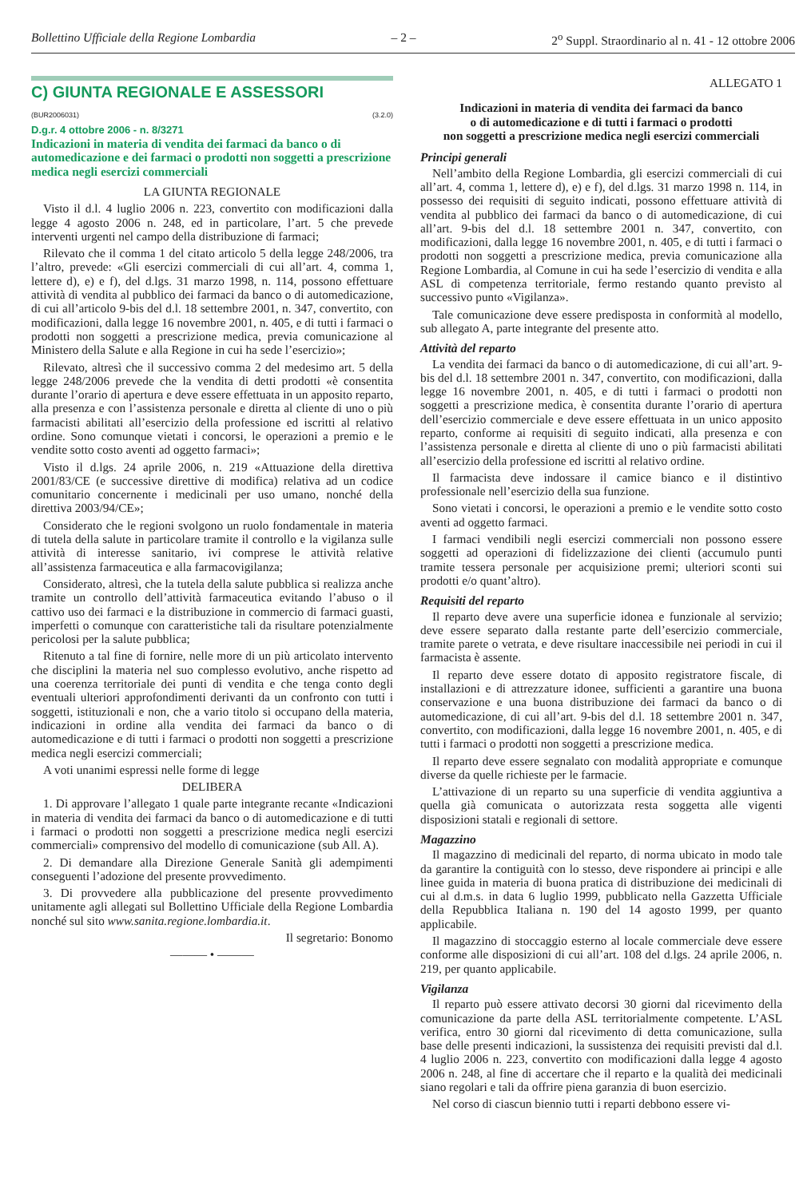Bollettino Ufficiale della Regione Lombardia – 2 – 2<sup>o</sup> Suppl. Straordinario al n. 41 - 12 ottobre 2006
C) GIUNTA REGIONALE E ASSESSORI
(BUR2006031) (3.2.0)
D.g.r. 4 ottobre 2006 - n. 8/3271
Indicazioni in materia di vendita dei farmaci da banco o di automedicazione e dei farmaci o prodotti non soggetti a prescrizione medica negli esercizi commerciali
LA GIUNTA REGIONALE
Visto il d.l. 4 luglio 2006 n. 223, convertito con modificazioni dalla legge 4 agosto 2006 n. 248, ed in particolare, l’art. 5 che prevede interventi urgenti nel campo della distribuzione di farmaci;
Rilevato che il comma 1 del citato articolo 5 della legge 248/2006, tra l’altro, prevede: «Gli esercizi commerciali di cui all’art. 4, comma 1, lettere d), e) e f), del d.lgs. 31 marzo 1998, n. 114, possono effettuare attività di vendita al pubblico dei farmaci da banco o di automedicazione, di cui all’articolo 9-bis del d.l. 18 settembre 2001, n. 347, convertito, con modificazioni, dalla legge 16 novembre 2001, n. 405, e di tutti i farmaci o prodotti non soggetti a prescrizione medica, previa comunicazione al Ministero della Salute e alla Regione in cui ha sede l’esercizio»;
Rilevato, altresì che il successivo comma 2 del medesimo art. 5 della legge 248/2006 prevede che la vendita di detti prodotti «è consentita durante l’orario di apertura e deve essere effettuata in un apposito reparto, alla presenza e con l’assistenza personale e diretta al cliente di uno o più farmacisti abilitati all’esercizio della professione ed iscritti al relativo ordine. Sono comunque vietati i concorsi, le operazioni a premio e le vendite sotto costo aventi ad oggetto farmaci»;
Visto il d.lgs. 24 aprile 2006, n. 219 «Attuazione della direttiva 2001/83/CE (e successive direttive di modifica) relativa ad un codice comunitario concernente i medicinali per uso umano, nonché della direttiva 2003/94/CE»;
Considerato che le regioni svolgono un ruolo fondamentale in materia di tutela della salute in particolare tramite il controllo e la vigilanza sulle attività di interesse sanitario, ivi comprese le attività relative all’assistenza farmaceutica e alla farmacovigilanza;
Considerato, altresì, che la tutela della salute pubblica si realizza anche tramite un controllo dell’attività farmaceutica evitando l’abuso o il cattivo uso dei farmaci e la distribuzione in commercio di farmaci guasti, imperfetti o comunque con caratteristiche tali da risultare potenzialmente pericolosi per la salute pubblica;
Ritenuto a tal fine di fornire, nelle more di un più articolato intervento che disciplini la materia nel suo complesso evolutivo, anche rispetto ad una coerenza territoriale dei punti di vendita e che tenga conto degli eventuali ulteriori approfondimenti derivanti da un confronto con tutti i soggetti, istituzionali e non, che a vario titolo si occupano della materia, indicazioni in ordine alla vendita dei farmaci da banco o di automedicazione e di tutti i farmaci o prodotti non soggetti a prescrizione medica negli esercizi commerciali;
A voti unanimi espressi nelle forme di legge
DELIBERA
1. Di approvare l’allegato 1 quale parte integrante recante «Indicazioni in materia di vendita dei farmaci da banco o di automedicazione e di tutti i farmaci o prodotti non soggetti a prescrizione medica negli esercizi commerciali» comprensivo del modello di comunicazione (sub All. A).
2. Di demandare alla Direzione Generale Sanità gli adempimenti conseguenti l’adozione del presente provvedimento.
3. Di provvedere alla pubblicazione del presente provvedimento unitamente agli allegati sul Bollettino Ufficiale della Regione Lombardia nonché sul sito www.sanita.regione.lombardia.it.
Il segretario: Bonomo
——— • ———
ALLEGATO 1
Indicazioni in materia di vendita dei farmaci da banco
o di automedicazione e di tutti i farmaci o prodotti
non soggetti a prescrizione medica negli esercizi commerciali
Principi generali
Nell’ambito della Regione Lombardia, gli esercizi commerciali di cui all’art. 4, comma 1, lettere d), e) e f), del d.lgs. 31 marzo 1998 n. 114, in possesso dei requisiti di seguito indicati, possono effettuare attività di vendita al pubblico dei farmaci da banco o di automedicazione, di cui all’art. 9-bis del d.l. 18 settembre 2001 n. 347, convertito, con modificazioni, dalla legge 16 novembre 2001, n. 405, e di tutti i farmaci o prodotti non soggetti a prescrizione medica, previa comunicazione alla Regione Lombardia, al Comune in cui ha sede l’esercizio di vendita e alla ASL di competenza territoriale, fermo restando quanto previsto al successivo punto «Vigilanza».
Tale comunicazione deve essere predisposta in conformità al modello, sub allegato A, parte integrante del presente atto.
Attività del reparto
La vendita dei farmaci da banco o di automedicazione, di cui all’art. 9-bis del d.l. 18 settembre 2001 n. 347, convertito, con modificazioni, dalla legge 16 novembre 2001, n. 405, e di tutti i farmaci o prodotti non soggetti a prescrizione medica, è consentita durante l’orario di apertura dell’esercizio commerciale e deve essere effettuata in un unico apposito reparto, conforme ai requisiti di seguito indicati, alla presenza e con l’assistenza personale e diretta al cliente di uno o più farmacisti abilitati all’esercizio della professione ed iscritti al relativo ordine.
Il farmacista deve indossare il camice bianco e il distintivo professionale nell’esercizio della sua funzione.
Sono vietati i concorsi, le operazioni a premio e le vendite sotto costo aventi ad oggetto farmaci.
I farmaci vendibili negli esercizi commerciali non possono essere soggetti ad operazioni di fidelizzazione dei clienti (accumulo punti tramite tessera personale per acquisizione premi; ulteriori sconti sui prodotti e/o quant’altro).
Requisiti del reparto
Il reparto deve avere una superficie idonea e funzionale al servizio; deve essere separato dalla restante parte dell’esercizio commerciale, tramite parete o vetrata, e deve risultare inaccessibile nei periodi in cui il farmacista è assente.
Il reparto deve essere dotato di apposito registratore fiscale, di installazioni e di attrezzature idonee, sufficienti a garantire una buona conservazione e una buona distribuzione dei farmaci da banco o di automedicazione, di cui all’art. 9-bis del d.l. 18 settembre 2001 n. 347, convertito, con modificazioni, dalla legge 16 novembre 2001, n. 405, e di tutti i farmaci o prodotti non soggetti a prescrizione medica.
Il reparto deve essere segnalato con modalità appropriate e comunque diverse da quelle richieste per le farmacie.
L’attivazione di un reparto su una superficie di vendita aggiuntiva a quella già comunicata o autorizzata resta soggetta alle vigenti disposizioni statali e regionali di settore.
Magazzino
Il magazzino di medicinali del reparto, di norma ubicato in modo tale da garantire la contiguità con lo stesso, deve rispondere ai principi e alle linee guida in materia di buona pratica di distribuzione dei medicinali di cui al d.m.s. in data 6 luglio 1999, pubblicato nella Gazzetta Ufficiale della Repubblica Italiana n. 190 del 14 agosto 1999, per quanto applicabile.
Il magazzino di stoccaggio esterno al locale commerciale deve essere conforme alle disposizioni di cui all’art. 108 del d.lgs. 24 aprile 2006, n. 219, per quanto applicabile.
Vigilanza
Il reparto può essere attivato decorsi 30 giorni dal ricevimento della comunicazione da parte della ASL territorialmente competente. L’ASL verifica, entro 30 giorni dal ricevimento di detta comunicazione, sulla base delle presenti indicazioni, la sussistenza dei requisiti previsti dal d.l. 4 luglio 2006 n. 223, convertito con modificazioni dalla legge 4 agosto 2006 n. 248, al fine di accertare che il reparto e la qualità dei medicinali siano regolari e tali da offrire piena garanzia di buon esercizio.
Nel corso di ciascun biennio tutti i reparti debbono essere vi-